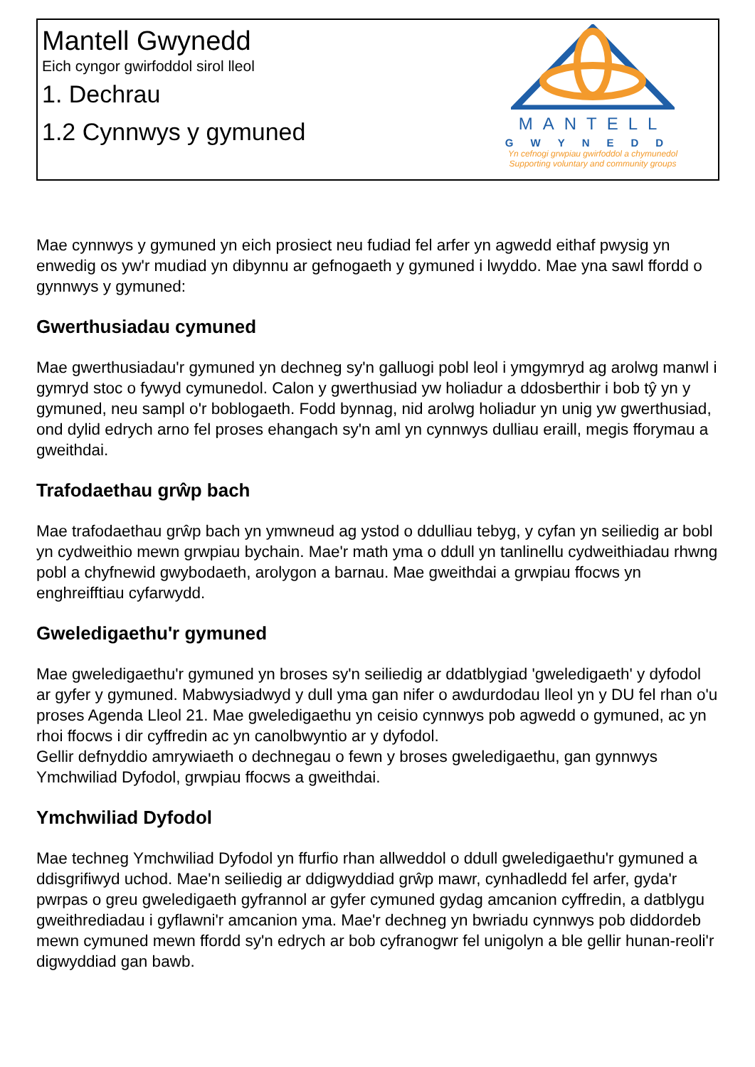Mantell Gwynedd
Eich cyngor gwirfoddol sirol lleol
1. Dechrau
1.2 Cynnwys y gymuned
MANTELL
GWYNEDD
Yn cefnogi grwpiau gwirfoddol a chymunedol
Supporting voluntary and community groups
Mae cynnwys y gymuned yn eich prosiect neu fudiad fel arfer yn agwedd eithaf pwysig yn enwedig os yw'r mudiad yn dibynnu ar gefnogaeth y gymuned i lwyddo. Mae yna sawl ffordd o gynnwys y gymuned:
Gwerthusiadau cymuned
Mae gwerthusiadau'r gymuned yn dechneg sy'n galluogi pobl leol i ymgymryd ag arolwg manwl i gymryd stoc o fywyd cymunedol. Calon y gwerthusiad yw holiadur a ddosberthir i bob tŷ yn y gymuned, neu sampl o'r boblogaeth. Fodd bynnag, nid arolwg holiadur yn unig yw gwerthusiad, ond dylid edrych arno fel proses ehangach sy'n aml yn cynnwys dulliau eraill, megis fforymau a gweithdai.
Trafodaethau grŵp bach
Mae trafodaethau grŵp bach yn ymwneud ag ystod o ddulliau tebyg, y cyfan yn seiliedig ar bobl yn cydweithio mewn grwpiau bychain. Mae'r math yma o ddull yn tanlinellu cydweithiadau rhwng pobl a chyfnewid gwybodaeth, arolygon a barnau. Mae gweithdai a grwpiau ffocws yn enghreifftiau cyfarwydd.
Gweledigaethu'r gymuned
Mae gweledigaethu'r gymuned yn broses sy'n seiliedig ar ddatblygiad 'gweledigaeth' y dyfodol ar gyfer y gymuned. Mabwysiadwyd y dull yma gan nifer o awdurdodau lleol yn y DU fel rhan o'u proses Agenda Lleol 21. Mae gweledigaethu yn ceisio cynnwys pob agwedd o gymuned, ac yn rhoi ffocws i dir cyffredin ac yn canolbwyntio ar y dyfodol.
Gellir defnyddio amrywiaeth o dechnegau o fewn y broses gweledigaethu, gan gynnwys Ymchwiliad Dyfodol, grwpiau ffocws a gweithdai.
Ymchwiliad Dyfodol
Mae techneg Ymchwiliad Dyfodol yn ffurfio rhan allweddol o ddull gweledigaethu'r gymuned a ddisgrifiwyd uchod. Mae'n seiliedig ar ddigwyddiad grŵp mawr, cynhadledd fel arfer, gyda'r pwrpas o greu gweledigaeth gyfrannol ar gyfer cymuned gydag amcanion cyffredin, a datblygu gweithrediadau i gyflawni'r amcanion yma. Mae'r dechneg yn bwriadu cynnwys pob diddordeb mewn cymuned mewn ffordd sy'n edrych ar bob cyfranogwr fel unigolyn a ble gellir hunan-reoli'r digwyddiad gan bawb.